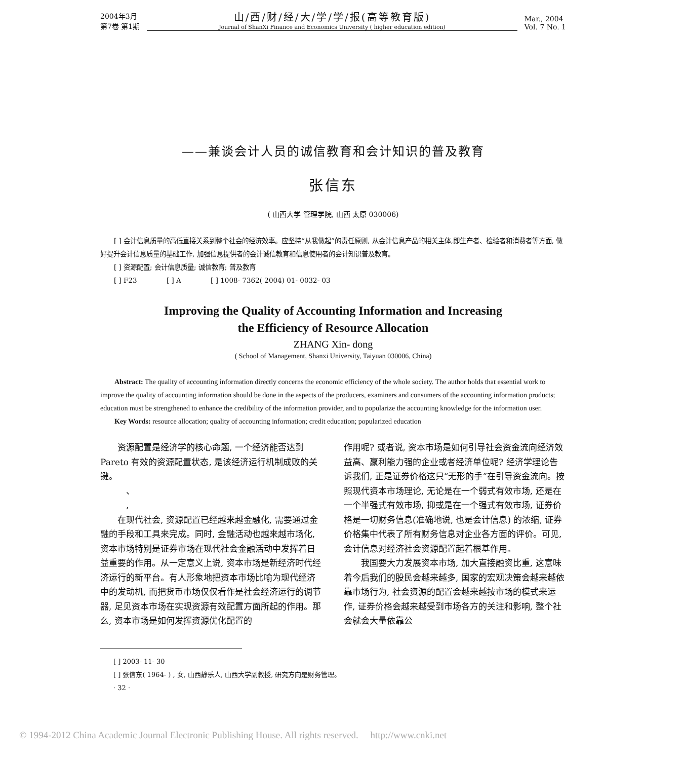2004年3月
第7卷 第1期
山/西/财/经/大/学/学/报(高等教育版)
Journal of ShanXi Finance and Economics University ( higher education edition)
Mar., 2004
Vol. 7 No. 1
——兼谈会计人员的诚信教育和会计知识的普及教育
张信东
( 山西大学 管理学院, 山西 太原 030006)
  [ ] 会计信息质量的高低直接关系到整个社会的经济效率。应坚持“从我做起”的责任原则, 从会计信息产品的相关主体,即生产者、检验者和消费者等方面, 做好提升会计信息质量的基础工作, 加强信息提供者的会计诚信教育和信息使用者的会计知识普及教育。
  [ ] 资源配置; 会计信息质量; 诚信教育; 普及教育
  [ ] F23     [ ] A     [ ] 1008- 7362( 2004) 01- 0032- 03
Improving the Quality of Accounting Information and Increasing
the Efficiency of Resource Allocation
ZHANG Xin- dong
( School of Management, Shanxi University, Taiyuan 030006, China)
  Abstract: The quality of accounting information directly concerns the economic efficiency of the whole society. The author holds that essential work to improve the quality of accounting information should be done in the aspects of the producers, examiners and consumers of the accounting information products; education must be strengthened to enhance the credibility of the information provider, and to popularize the accounting knowledge for the information user.
  Key Words: resource allocation; quality of accounting information; credit education; popularized education
  资源配置是经济学的核心命题, 一个经济能否达到 Pareto 有效的资源配置状态, 是该经济运行机制成败的关键。
   、
   ,
  在现代社会, 资源配置已经越来越金融化, 需要通过金融的手段和工具来完成。同时, 金融活动也越来越市场化, 资本市场特别是证券市场在现代社会金融活动中发挥着日益重要的作用。从一定意义上说, 资本市场是新经济时代经济运行的新平台。有人形象地把资本市场比喻为现代经济中的发动机, 而把货币市场仅仅看作是社会经济运行的调节器, 足见资本市场在实现资源有效配置方面所起的作用。那么, 资本市场是如何发挥资源优化配置的
作用呢? 或者说, 资本市场是如何引导社会资金流向经济效益高、赢利能力强的企业或者经济单位呢? 经济学理论告诉我们, 正是证券价格这只“无形的手”在引导资金流向。按照现代资本市场理论, 无论是在一个弱式有效市场, 还是在一个半强式有效市场, 抑或是在一个强式有效市场, 证券价格是一切财务信息(准确地说, 也是会计信息) 的浓缩, 证券价格集中代表了所有财务信息对企业各方面的评价。可见, 会计信息对经济社会资源配置起着根基作用。
  我国要大力发展资本市场, 加大直接融资比重, 这意味着今后我们的股民会越来越多, 国家的宏观决策会越来越依靠市场行为, 社会资源的配置会越来越按市场的模式来运作, 证券价格会越来越受到市场各方的关注和影响, 整个社会就会大量依靠公
  [ ] 2003- 11- 30
  [ ] 张信东( 1964- ) , 女, 山西静乐人, 山西大学副教授, 研究方向是财务管理。
  · 32 ·
© 1994-2012 China Academic Journal Electronic Publishing House. All rights reserved.  http://www.cnki.net